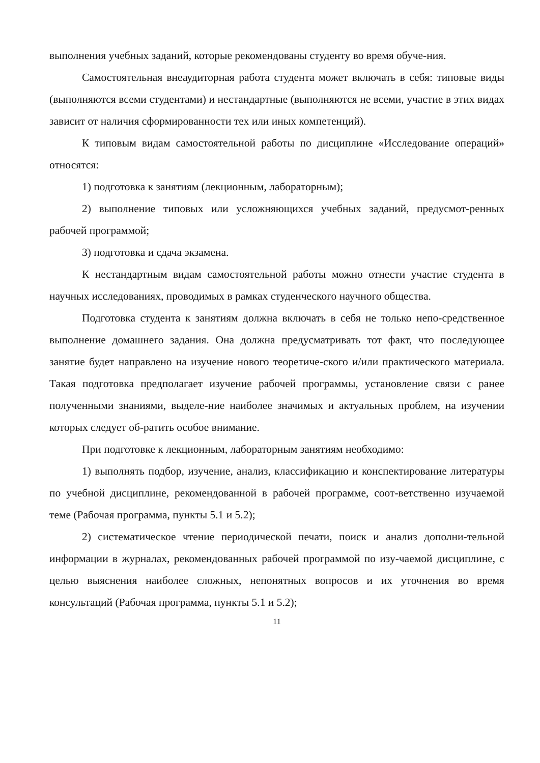выполнения учебных заданий, которые рекомендованы студенту во время обуче-ния.
Самостоятельная внеаудиторная работа студента может включать в себя: типовые виды (выполняются всеми студентами) и нестандартные (выполняются не всеми, участие в этих видах зависит от наличия сформированности тех или иных компетенций).
К типовым видам самостоятельной работы по дисциплине «Исследование операций» относятся:
1) подготовка к занятиям (лекционным, лабораторным);
2) выполнение типовых или усложняющихся учебных заданий, предусмот-ренных рабочей программой;
3) подготовка и сдача экзамена.
К нестандартным видам самостоятельной работы можно отнести участие студента в научных исследованиях, проводимых в рамках студенческого научного общества.
Подготовка студента к занятиям должна включать в себя не только непо-средственное выполнение домашнего задания. Она должна предусматривать тот факт, что последующее занятие будет направлено на изучение нового теоретиче-ского и/или практического материала. Такая подготовка предполагает изучение рабочей программы, установление связи с ранее полученными знаниями, выделе-ние наиболее значимых и актуальных проблем, на изучении которых следует об-ратить особое внимание.
При подготовке к лекционным, лабораторным занятиям необходимо:
1) выполнять подбор, изучение, анализ, классификацию и конспектирование литературы по учебной дисциплине, рекомендованной в рабочей программе, соот-ветственно изучаемой теме (Рабочая программа, пункты 5.1 и 5.2);
2) систематическое чтение периодической печати, поиск и анализ дополни-тельной информации в журналах, рекомендованных рабочей программой по изу-чаемой дисциплине, с целью выяснения наиболее сложных, непонятных вопросов и их уточнения во время консультаций (Рабочая программа, пункты 5.1 и 5.2);
11